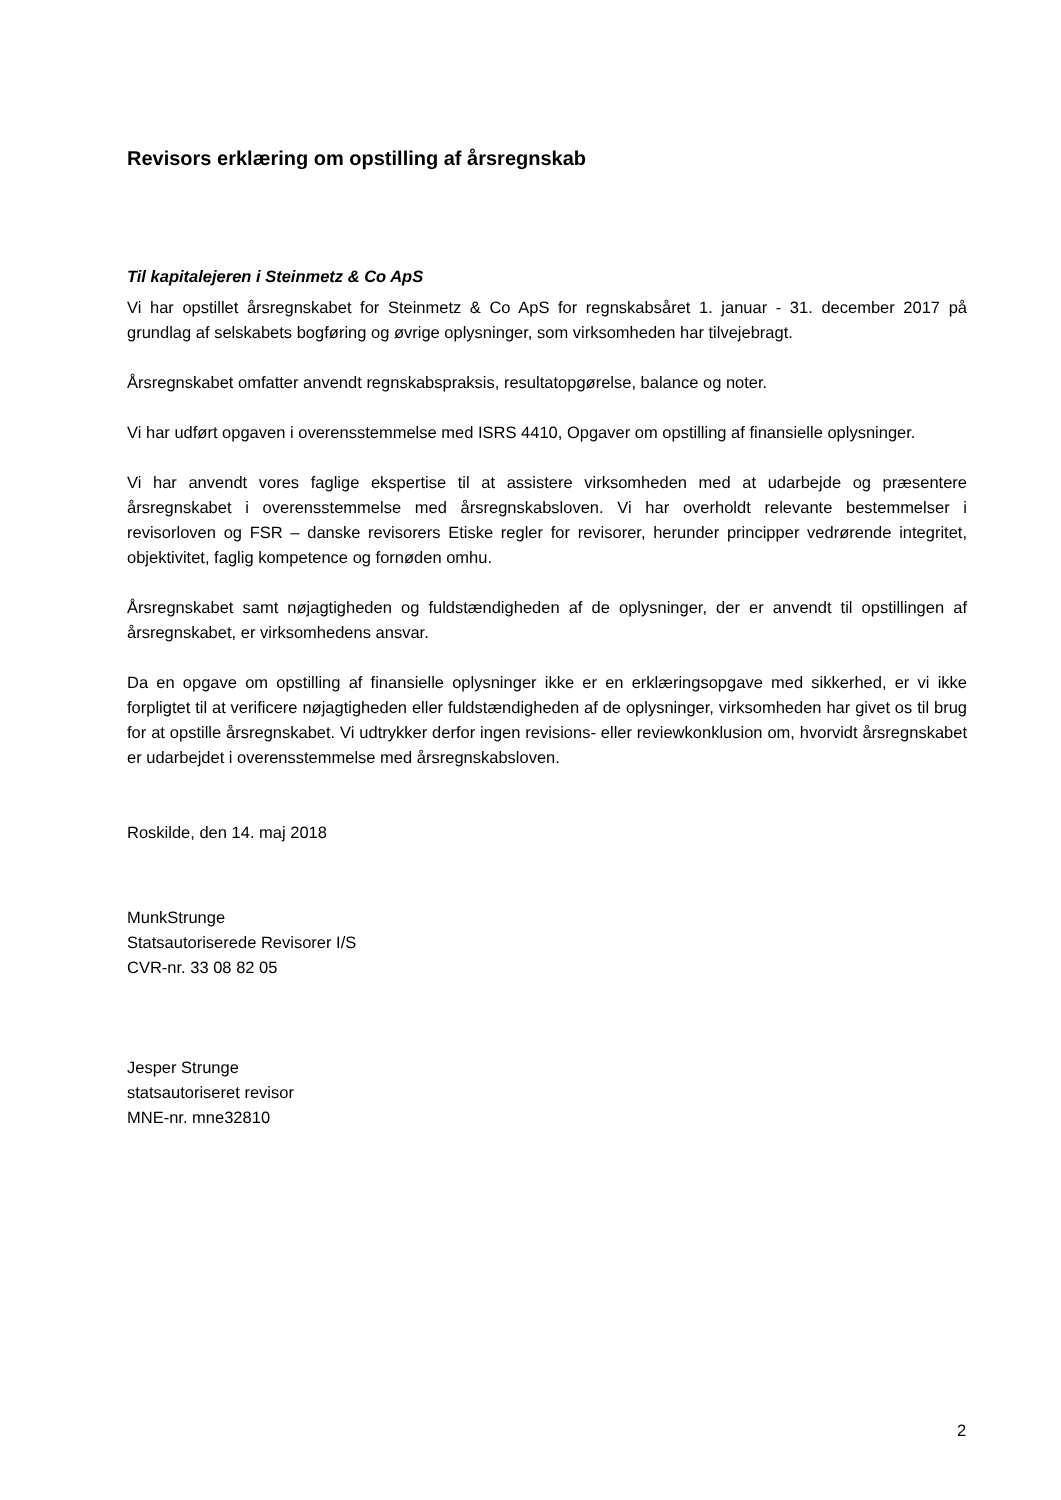Revisors erklæring om opstilling af årsregnskab
Til kapitalejeren i Steinmetz & Co ApS
Vi har opstillet årsregnskabet for Steinmetz & Co ApS for regnskabsåret 1. januar - 31. december 2017 på grundlag af selskabets bogføring og øvrige oplysninger, som virksomheden har tilvejebragt.
Årsregnskabet omfatter anvendt regnskabspraksis, resultatopgørelse, balance og noter.
Vi har udført opgaven i overensstemmelse med ISRS 4410, Opgaver om opstilling af finansielle oplysninger.
Vi har anvendt vores faglige ekspertise til at assistere virksomheden med at udarbejde og præsentere årsregnskabet i overensstemmelse med årsregnskabsloven. Vi har overholdt relevante bestemmelser i revisorloven og FSR – danske revisorers Etiske regler for revisorer, herunder principper vedrørende integritet, objektivitet, faglig kompetence og fornøden omhu.
Årsregnskabet samt nøjagtigheden og fuldstændigheden af de oplysninger, der er anvendt til opstillingen af årsregnskabet, er virksomhedens ansvar.
Da en opgave om opstilling af finansielle oplysninger ikke er en erklæringsopgave med sikkerhed, er vi ikke forpligtet til at verificere nøjagtigheden eller fuldstændigheden af de oplysninger, virksomheden har givet os til brug for at opstille årsregnskabet. Vi udtrykker derfor ingen revisions- eller reviewkonklusion om, hvorvidt årsregnskabet er udarbejdet i overensstemmelse med årsregnskabsloven.
Roskilde, den 14. maj 2018
MunkStrunge
Statsautoriserede Revisorer I/S
CVR-nr. 33 08 82 05
Jesper Strunge
statsautoriseret revisor
MNE-nr. mne32810
2